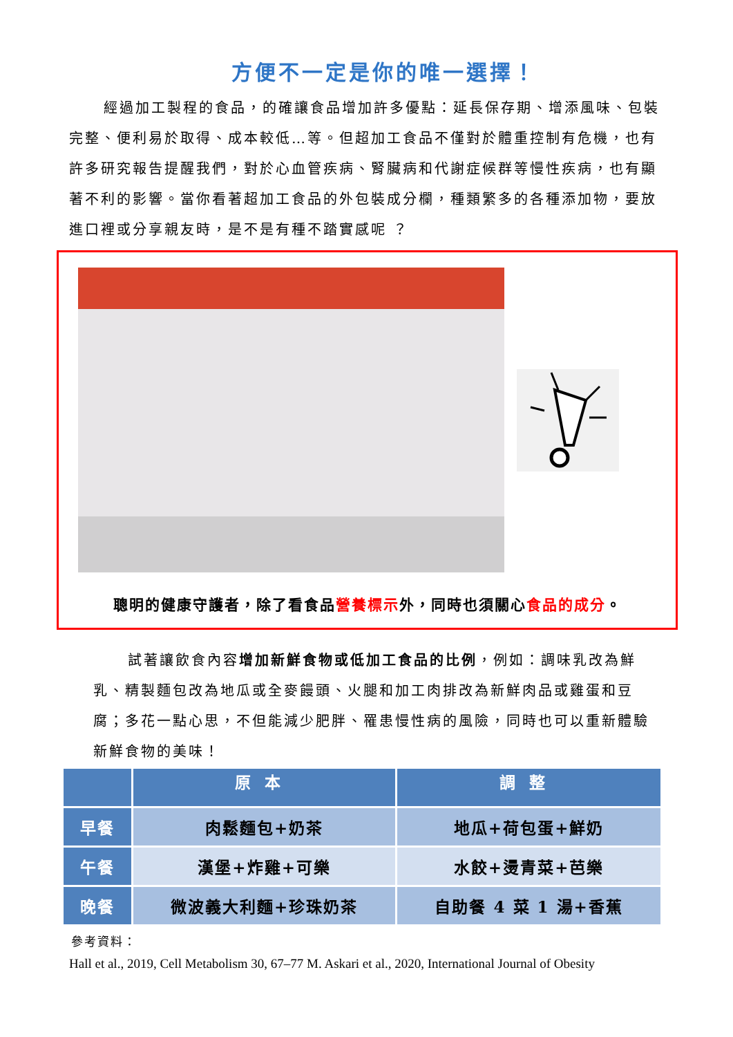方便不一定是你的唯一選擇！
經過加工製程的食品，的確讓食品增加許多優點：延長保存期、增添風味、包裝完整、便利易於取得、成本較低…等。但超加工食品不僅對於體重控制有危機，也有許多研究報告提醒我們，對於心血管疾病、腎臟病和代謝症候群等慢性疾病，也有顯著不利的影響。當你看著超加工食品的外包裝成分欄，種類繁多的各種添加物，要放進口裡或分享親友時，是不是有種不踏實感呢 ？
聰明的健康守護者，除了看食品營養標示外，同時也須關心食品的成分。
試著讓飲食內容增加新鮮食物或低加工食品的比例，例如：調味乳改為鮮乳、精製麵包改為地瓜或全麥饅頭、火腿和加工肉排改為新鮮肉品或雞蛋和豆腐；多花一點心思，不但能減少肥胖、罹患慢性病的風險，同時也可以重新體驗新鮮食物的美味！
| | 原本 | 調整 |
| --- | --- | --- |
| 早餐 | 肉鬆麵包+奶茶 | 地瓜+荷包蛋+鮮奶 |
| 午餐 | 漢堡+炸雞+可樂 | 水餃+燙青菜+芭樂 |
| 晚餐 | 微波義大利麵+珍珠奶茶 | 自助餐 4 菜 1 湯+香蕉 |
參考資料：
Hall et al., 2019, Cell Metabolism 30, 67–77 M. Askari et al., 2020, International Journal of Obesity